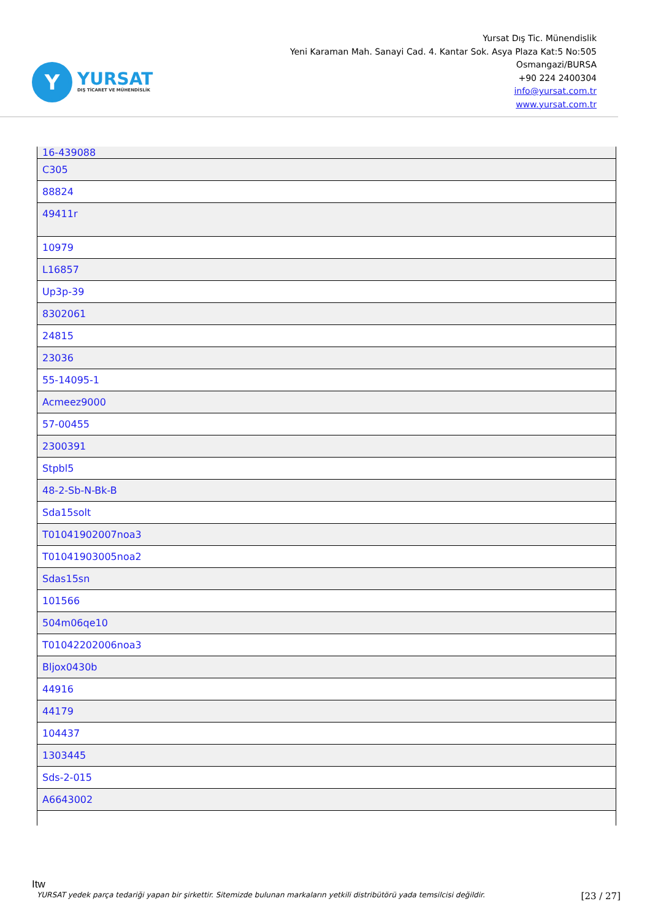Y
YURSAT
DIŞ TİCARET VE MÜHENDİSLİK
Yursat Dış Tic. Münendislik
Yeni Karaman Mah. Sanayi Cad. 4. Kantar Sok. Asya Plaza Kat:5 No:505
Osmangazi/BURSA
+90 224 2400304
info@yursat.com.tr
www.yursat.com.tr
| 16-439088 |
| C305 |
| 88824 |
| 49411r |
| 10979 |
| L16857 |
| Up3p-39 |
| 8302061 |
| 24815 |
| 23036 |
| 55-14095-1 |
| Acmeez9000 |
| 57-00455 |
| 2300391 |
| Stpbl5 |
| 48-2-Sb-N-Bk-B |
| Sda15solt |
| T01041902007noa3 |
| T01041903005noa2 |
| Sdas15sn |
| 101566 |
| 504m06qe10 |
| T01042202006noa3 |
| Bljox0430b |
| 44916 |
| 44179 |
| 104437 |
| 1303445 |
| Sds-2-015 |
| A6643002 |
Itw
YURSAT yedek parça tedariği yapan bir şirkettir. Sitemizde bulunan markaların yetkili distribütörü yada temsilcisi değildir. [23 / 27]